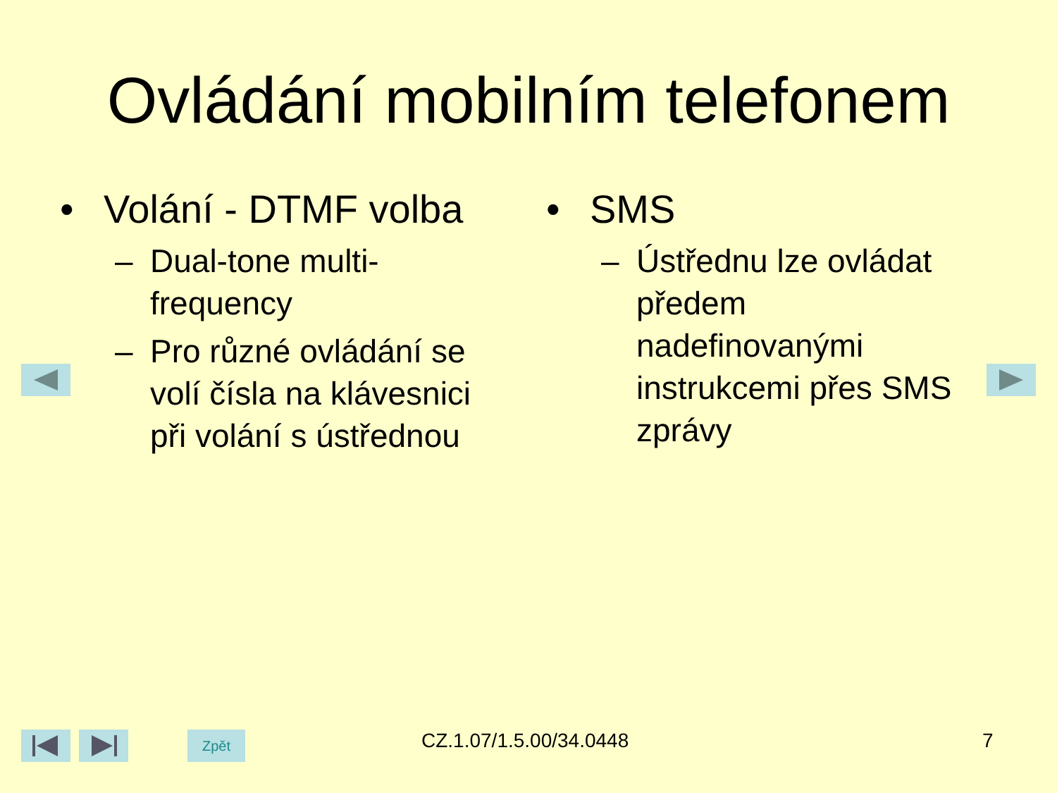Ovládání mobilním telefonem
• Volání - DTMF volba
– Dual-tone multi-
frequency
– Pro různé ovládání se
volí čísla na klávesnici
při volání s ústřednou
• SMS
– Ústřednu lze ovládat
předem
nadefinovanými
instrukcemi přes SMS
zprávy
Zpět CZ.1.07/1.5.00/34.0448 7